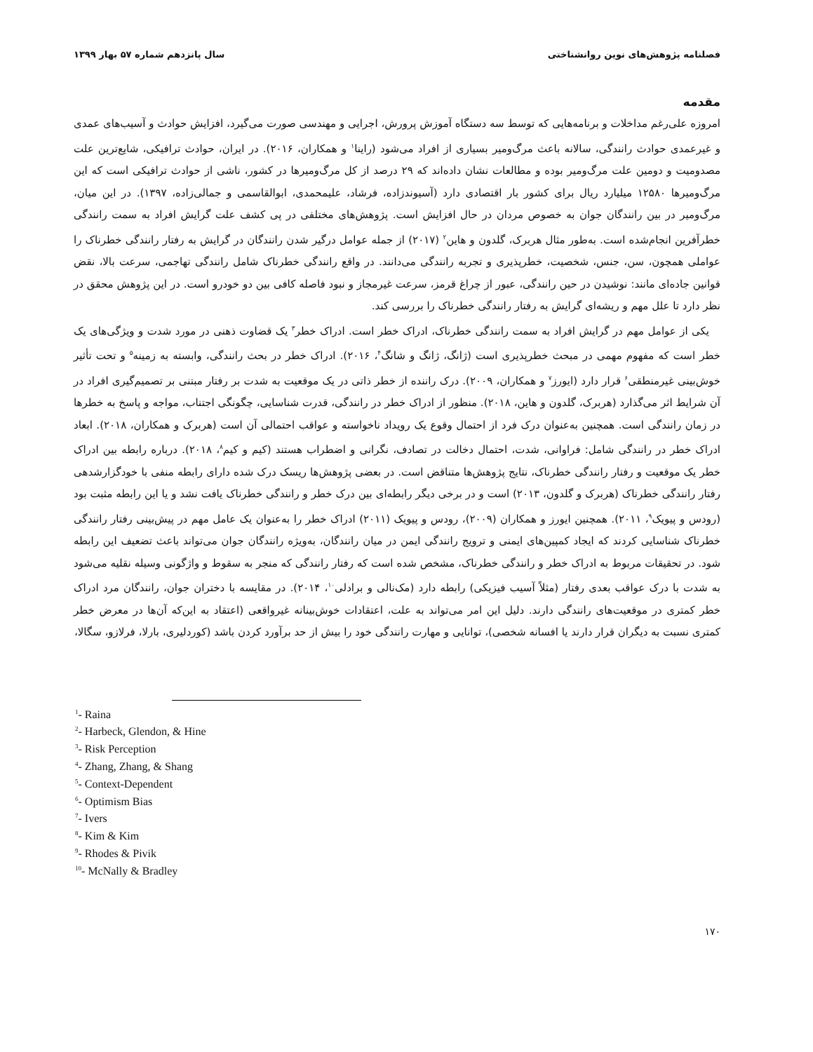فصلنامه پژوهش‌های نوین روانشناختی سال پانزدهم شماره ۵۷ بهار ۱۳۹۹
مقدمه
امروزه علی‌رغم مداخلات و برنامه‌هایی که توسط سه دستگاه آموزش پرورش، اجرایی و مهندسی صورت می‌گیرد، افزایش حوادث و آسیب‌های عمدی و غیرعمدی حوادث رانندگی، سالانه باعث مرگ‌ومیر بسیاری از افراد می‌شود (راینا<sup>۱</sup> و همکاران، ۲۰۱۶). در ایران، حوادث ترافیکی، شایع‌ترین علت مصدومیت و دومین علت مرگ‌ومیر بوده و مطالعات نشان داده‌اند که ۲۹ درصد از کل مرگ‌ومیرها در کشور، ناشی از حوادث ترافیکی است که این مرگ‌ومیرها ۱۲۵۸۰ میلیارد ریال برای کشور بار اقتصادی دارد (آسیوندزاده، فرشاد، علیمحمدی، ابوالقاسمی و جمالی‌زاده، ۱۳۹۷). در این میان، مرگ‌ومیر در بین رانندگان جوان به خصوص مردان در حال افزایش است. پژوهش‌های مختلفی در پی کشف علت گرایش افراد به سمت رانندگی خطرآفرین انجام‌شده است. به‌طور مثال هربرک، گلدون و هاین<sup>۲</sup> (۲۰۱۷) از جمله عوامل درگیر شدن رانندگان در گرایش به رفتار رانندگی خطرناک را عواملی همچون، سن، جنس، شخصیت، خطرپذیری و تجربه رانندگی می‌دانند. در واقع رانندگی خطرناک شامل رانندگی تهاجمی، سرعت بالا، نقض قوانین جاده‌ای مانند: نوشیدن در حین رانندگی، عبور از چراغ قرمز، سرعت غیرمجاز و نبود فاصله کافی بین دو خودرو است. در این پژوهش محقق در نظر دارد تا علل مهم و ریشه‌ای گرایش به رفتار رانندگی خطرناک را بررسی کند.
یکی از عوامل مهم در گرایش افراد به سمت رانندگی خطرناک، ادراک خطر است. ادراک خطر<sup>۳</sup> یک قضاوت ذهنی در مورد شدت و ویژگی‌های یک خطر است که مفهوم مهمی در مبحث خطرپذیری است (ژانگ، ژانگ و شانگ<sup>۴</sup>، ۲۰۱۶). ادراک خطر در بحث رانندگی، وابسته به زمینه<sup>۵</sup> و تحت تأثیر خوش‌بینی غیرمنطقی<sup>۶</sup> قرار دارد (ایورز<sup>۷</sup> و همکاران، ۲۰۰۹). درک راننده از خطر ذاتی در یک موقعیت به شدت بر رفتار مبتنی بر تصمیم‌گیری افراد در آن شرایط اثر می‌گذارد (هربرک، گلدون و هاین، ۲۰۱۸). منظور از ادراک خطر در رانندگی، قدرت شناسایی، چگونگی اجتناب، مواجه و پاسخ به خطرها در زمان رانندگی است. همچنین به‌عنوان درک فرد از احتمال وقوع یک رویداد ناخواسته و عواقب احتمالی آن است (هربرک و همکاران، ۲۰۱۸). ابعاد ادراک خطر در رانندگی شامل: فراوانی، شدت، احتمال دخالت در تصادف، نگرانی و اضطراب هستند (کیم و کیم<sup>۸</sup>، ۲۰۱۸). درباره رابطه بین ادراک خطر یک موقعیت و رفتار رانندگی خطرناک، نتایج پژوهش‌ها متناقض است. در بعضی پژوهش‌ها ریسک درک شده دارای رابطه منفی با خودگزارشدهی رفتار رانندگی خطرناک (هربرک و گلدون، ۲۰۱۳) است و در برخی دیگر رابطه‌ای بین درک خطر و رانندگی خطرناک یافت نشد و یا این رابطه مثبت بود (رودس و پیویک<sup>۹</sup>، ۲۰۱۱). همچنین ایورز و همکاران (۲۰۰۹)، رودس و پیویک (۲۰۱۱) ادراک خطر را به‌عنوان یک عامل مهم در پیش‌بینی رفتار رانندگی خطرناک شناسایی کردند که ایجاد کمپین‌های ایمنی و ترویج رانندگی ایمن در میان رانندگان، به‌ویژه رانندگان جوان می‌تواند باعث تضعیف این رابطه شود. در تحقیقات مربوط به ادراک خطر و رانندگی خطرناک، مشخص شده است که رفتار رانندگی که منجر به سقوط و واژگونی وسیله نقلیه می‌شود به شدت با درک عواقب بعدی رفتار (مثلاً آسیب فیزیکی) رابطه دارد (مک‌نالی و برادلی<sup>۱۰</sup>، ۲۰۱۴). در مقایسه با دختران جوان، رانندگان مرد ادراک خطر کمتری در موقعیت‌های رانندگی دارند. دلیل این امر می‌تواند به علت، اعتقادات خوش‌بینانه غیرواقعی (اعتقاد به این‌که آن‌ها در معرض خطر کمتری نسبت به دیگران قرار دارند یا افسانه شخصی)، توانایی و مهارت رانندگی خود را بیش از حد برآورد کردن باشد (کوردلیری، بارلا، فرلازو، سگالا،
<sup>1</sup>- Raina
<sup>2</sup>- Harbeck, Glendon, & Hine
<sup>3</sup>- Risk Perception
<sup>4</sup>- Zhang, Zhang, & Shang
<sup>5</sup>- Context-Dependent
<sup>6</sup>- Optimism Bias
<sup>7</sup>- Ivers
<sup>8</sup>- Kim & Kim
<sup>9</sup>- Rhodes & Pivik
<sup>10</sup>- McNally & Bradley
۱۷۰